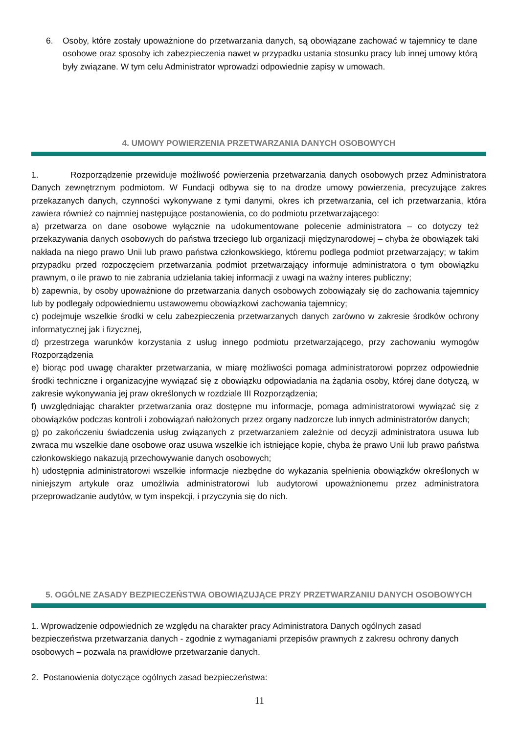6. Osoby, które zostały upoważnione do przetwarzania danych, są obowiązane zachować w tajemnicy te dane osobowe oraz sposoby ich zabezpieczenia nawet w przypadku ustania stosunku pracy lub innej umowy którą były związane. W tym celu Administrator wprowadzi odpowiednie zapisy w umowach.
4. UMOWY POWIERZENIA PRZETWARZANIA DANYCH OSOBOWYCH
1. Rozporządzenie przewiduje możliwość powierzenia przetwarzania danych osobowych przez Administratora Danych zewnętrznym podmiotom. W Fundacji odbywa się to na drodze umowy powierzenia, precyzujące zakres przekazanych danych, czynności wykonywane z tymi danymi, okres ich przetwarzania, cel ich przetwarzania, która zawiera również co najmniej następujące postanowienia, co do podmiotu przetwarzającego:
a) przetwarza on dane osobowe wyłącznie na udokumentowane polecenie administratora – co dotyczy też przekazywania danych osobowych do państwa trzeciego lub organizacji międzynarodowej – chyba że obowiązek taki nakłada na niego prawo Unii lub prawo państwa członkowskiego, któremu podlega podmiot przetwarzający; w takim przypadku przed rozpoczęciem przetwarzania podmiot przetwarzający informuje administratora o tym obowiązku prawnym, o ile prawo to nie zabrania udzielania takiej informacji z uwagi na ważny interes publiczny;
b) zapewnia, by osoby upoważnione do przetwarzania danych osobowych zobowiązały się do zachowania tajemnicy lub by podlegały odpowiedniemu ustawowemu obowiązkowi zachowania tajemnicy;
c) podejmuje wszelkie środki w celu zabezpieczenia przetwarzanych danych zarówno w zakresie środków ochrony informatycznej jak i fizycznej,
d) przestrzega warunków korzystania z usług innego podmiotu przetwarzającego, przy zachowaniu wymogów Rozporządzenia
e) biorąc pod uwagę charakter przetwarzania, w miarę możliwości pomaga administratorowi poprzez odpowiednie środki techniczne i organizacyjne wywiązać się z obowiązku odpowiadania na żądania osoby, której dane dotyczą, w zakresie wykonywania jej praw określonych w rozdziale III Rozporządzenia;
f) uwzględniając charakter przetwarzania oraz dostępne mu informacje, pomaga administratorowi wywiązać się z obowiązków podczas kontroli i zobowiązań nałożonych przez organy nadzorcze lub innych administratorów danych;
g) po zakończeniu świadczenia usług związanych z przetwarzaniem zależnie od decyzji administratora usuwa lub zwraca mu wszelkie dane osobowe oraz usuwa wszelkie ich istniejące kopie, chyba że prawo Unii lub prawo państwa członkowskiego nakazują przechowywanie danych osobowych;
h) udostępnia administratorowi wszelkie informacje niezbędne do wykazania spełnienia obowiązków określonych w niniejszym artykule oraz umożliwia administratorowi lub audytorowi upoważnionemu przez administratora przeprowadzanie audytów, w tym inspekcji, i przyczynia się do nich.
5. OGÓLNE ZASADY BEZPIECZEŃSTWA OBOWIĄZUJĄCE PRZY PRZETWARZANIU DANYCH OSOBOWYCH
1. Wprowadzenie odpowiednich ze względu na charakter pracy Administratora Danych ogólnych zasad bezpieczeństwa przetwarzania danych - zgodnie z wymaganiami przepisów prawnych z zakresu ochrony danych osobowych – pozwala na prawidłowe przetwarzanie danych.
2. Postanowienia dotyczące ogólnych zasad bezpieczeństwa:
11